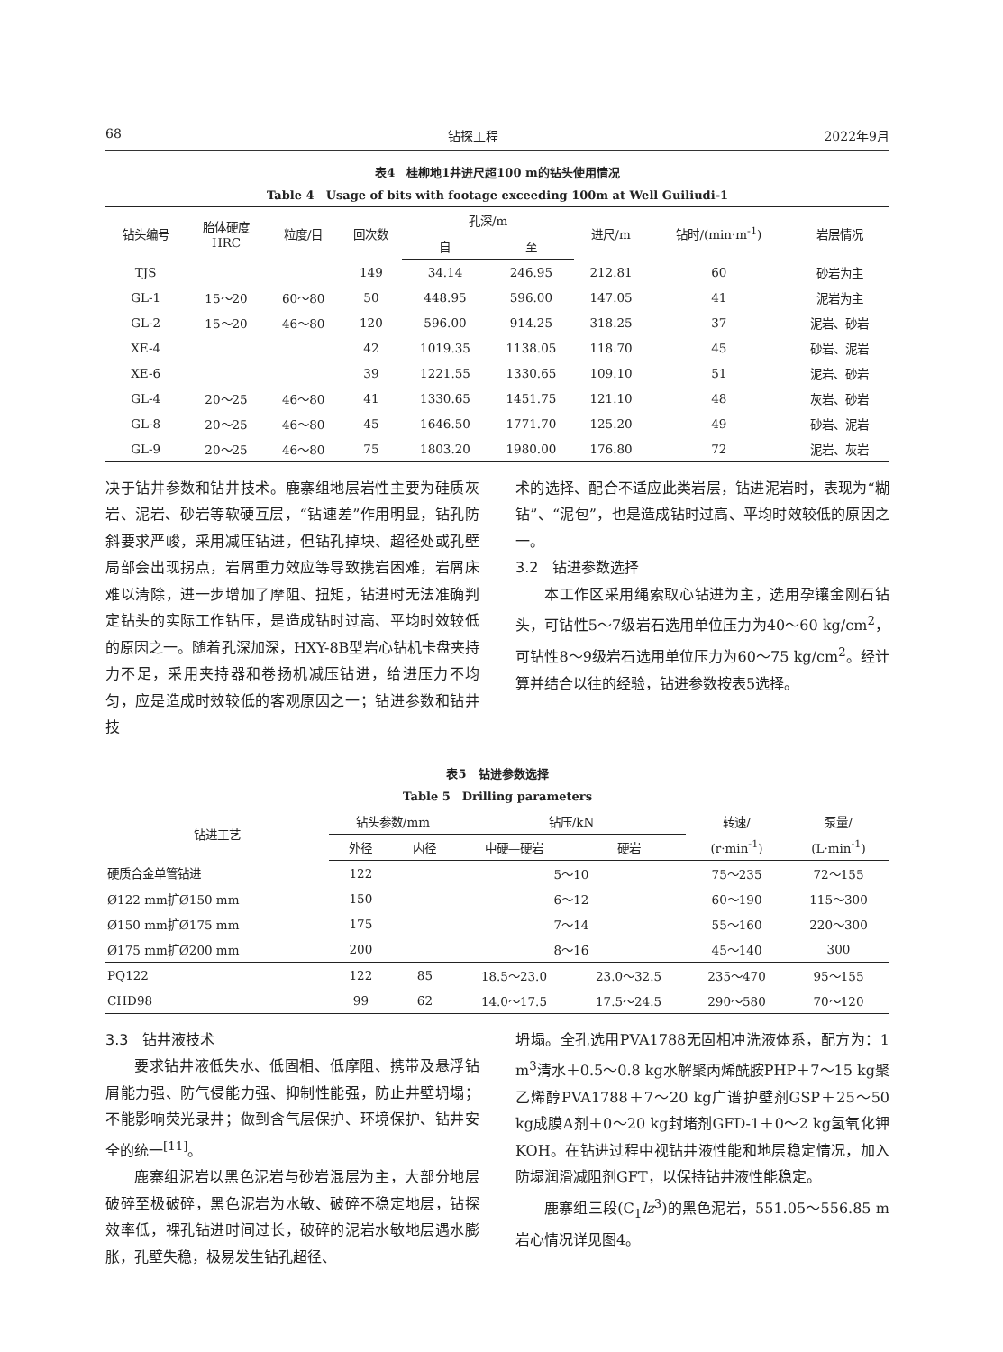68 钻探工程 2022年9月
表4　桂柳地1井进尺超100 m的钻头使用情况
Table 4　Usage of bits with footage exceeding 100m at Well Guiliudi-1
| 钻头编号 | 胎体硬度 HRC | 粒度/目 | 回次数 | 孔深/m | | 进尺/m | 钻时/(min·m<sup>-1</sup>) | 岩层情况 |
| --- | --- | --- | --- | --- | --- | --- | --- | --- |
| | | | | 自 | 至 | | | |
| TJS | | | 149 | 34.14 | 246.95 | 212.81 | 60 | 砂岩为主 |
| GL-1 | 15～20 | 60～80 | 50 | 448.95 | 596.00 | 147.05 | 41 | 泥岩为主 |
| GL-2 | 15～20 | 46～80 | 120 | 596.00 | 914.25 | 318.25 | 37 | 泥岩、砂岩 |
| XE-4 | | | 42 | 1019.35 | 1138.05 | 118.70 | 45 | 砂岩、泥岩 |
| XE-6 | | | 39 | 1221.55 | 1330.65 | 109.10 | 51 | 泥岩、砂岩 |
| GL-4 | 20～25 | 46～80 | 41 | 1330.65 | 1451.75 | 121.10 | 48 | 灰岩、砂岩 |
| GL-8 | 20～25 | 46～80 | 45 | 1646.50 | 1771.70 | 125.20 | 49 | 砂岩、泥岩 |
| GL-9 | 20～25 | 46～80 | 75 | 1803.20 | 1980.00 | 176.80 | 72 | 泥岩、灰岩 |
决于钻井参数和钻井技术。鹿寨组地层岩性主要为硅质灰岩、泥岩、砂岩等软硬互层，“钻速差”作用明显，钻孔防斜要求严峻，采用减压钻进，但钻孔掉块、超径处或孔壁局部会出现拐点，岩屑重力效应等导致携岩困难，岩屑床难以清除，进一步增加了摩阻、扭矩，钻进时无法准确判定钻头的实际工作钻压，是造成钻时过高、平均时效较低的原因之一。随着孔深加深，HXY-8B型岩心钻机卡盘夹持力不足，采用夹持器和卷扬机减压钻进，给进压力不均匀，应是造成时效较低的客观原因之一；钻进参数和钻井技
术的选择、配合不适应此类岩层，钻进泥岩时，表现为“糊钻”、“泥包”，也是造成钻时过高、平均时效较低的原因之一。
3.2　钻进参数选择
本工作区采用绳索取心钻进为主，选用孕镶金刚石钻头，可钻性5～7级岩石选用单位压力为40～60 kg/cm<sup>2</sup>，可钻性8～9级岩石选用单位压力为60～75 kg/cm<sup>2</sup>。经计算并结合以往的经验，钻进参数按表5选择。
表5　钻进参数选择
Table 5　Drilling parameters
| 钻进工艺 | 钻头参数/mm | | 钻压/kN | | 转速/ | 泵量/ |
| --- | --- | --- | --- | --- | --- | --- |
| | 外径 | 内径 | 中硬—硬岩 | 硬岩 | (r·min<sup>-1</sup>) | (L·min<sup>-1</sup>) |
| 硬质合金单管钻进 | 122 | | 5～10 | | 75～235 | 72～155 |
| Ø122 mm扩Ø150 mm | 150 | | 6～12 | | 60～190 | 115～300 |
| Ø150 mm扩Ø175 mm | 175 | | 7～14 | | 55～160 | 220～300 |
| Ø175 mm扩Ø200 mm | 200 | | 8～16 | | 45～140 | 300 |
| PQ122 | 122 | 85 | 18.5～23.0 | 23.0～32.5 | 235～470 | 95～155 |
| CHD98 | 99 | 62 | 14.0～17.5 | 17.5～24.5 | 290～580 | 70～120 |
3.3　钻井液技术
要求钻井液低失水、低固相、低摩阻、携带及悬浮钻屑能力强、防气侵能力强、抑制性能强，防止井壁坍塌；不能影响荧光录井；做到含气层保护、环境保护、钻井安全的统一<sup>[11]</sup>。
鹿寨组泥岩以黑色泥岩与砂岩混层为主，大部分地层破碎至极破碎，黑色泥岩为水敏、破碎不稳定地层，钻探效率低，裸孔钻进时间过长，破碎的泥岩水敏地层遇水膨胀，孔壁失稳，极易发生钻孔超径、
坍塌。全孔选用PVA1788无固相冲洗液体系，配方为：1 m<sup>3</sup>清水＋0.5～0.8 kg水解聚丙烯酰胺PHP＋7～15 kg聚乙烯醇PVA1788＋7～20 kg广谱护壁剂GSP＋25～50 kg成膜A剂＋0～20 kg封堵剂GFD-1＋0～2 kg氢氧化钾KOH。在钻进过程中视钻井液性能和地层稳定情况，加入防塌润滑减阻剂GFT，以保持钻井液性能稳定。
鹿寨组三段(C<sub>1</sub>lz<sup>3</sup>)的黑色泥岩，551.05～556.85 m岩心情况详见图4。